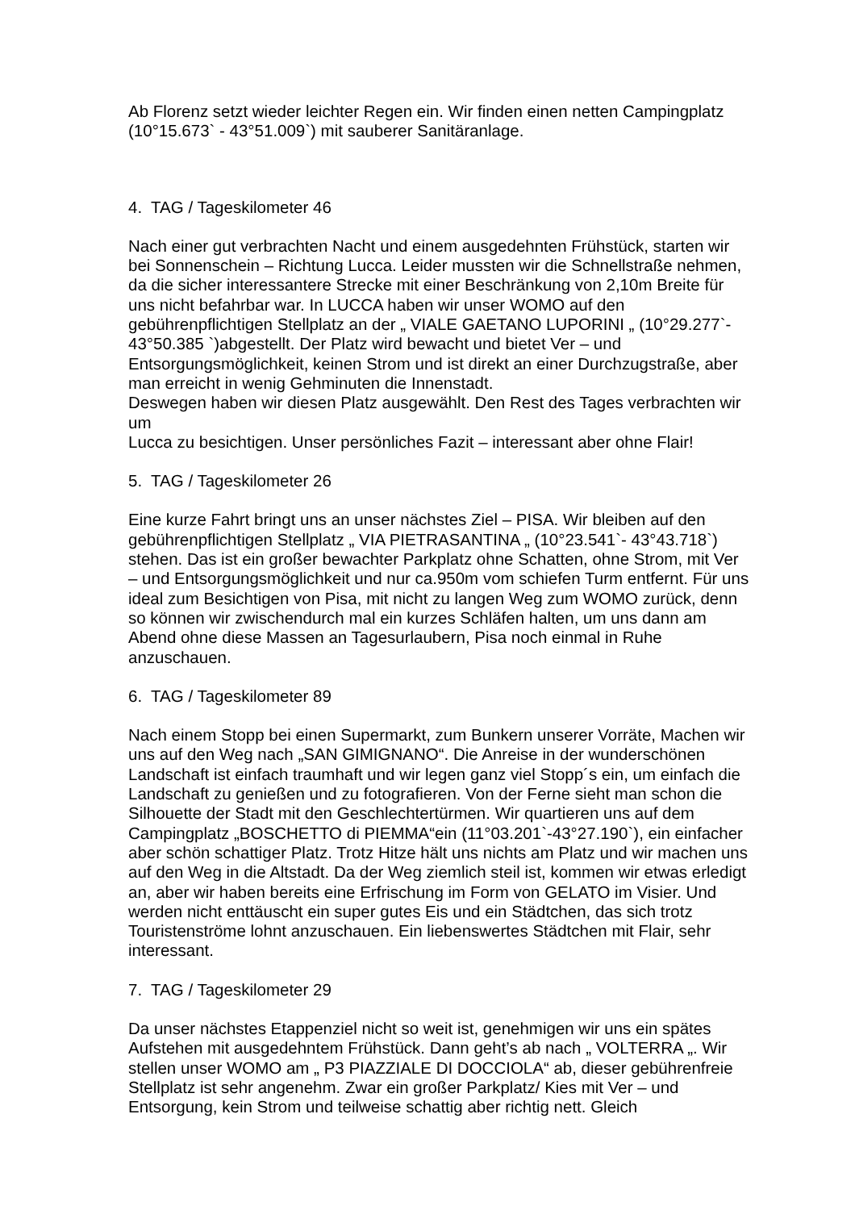Ab Florenz setzt wieder leichter Regen ein. Wir finden einen netten Campingplatz (10°15.673` - 43°51.009`) mit sauberer Sanitäranlage.
4. TAG / Tageskilometer 46
Nach einer gut verbrachten Nacht und einem ausgedehnten Frühstück, starten wir bei Sonnenschein – Richtung Lucca. Leider mussten wir die Schnellstraße nehmen, da die sicher interessantere Strecke mit einer Beschränkung von 2,10m Breite für uns nicht befahrbar war. In LUCCA haben wir unser WOMO auf den gebührenpflichtigen Stellplatz an der „ VIALE GAETANO LUPORINI „ (10°29.277`- 43°50.385 `)abgestellt. Der Platz wird bewacht und bietet Ver – und Entsorgungsmöglichkeit, keinen Strom und ist direkt an einer Durchzugstraße, aber man erreicht in wenig Gehminuten die Innenstadt.
Deswegen haben wir diesen Platz ausgewählt. Den Rest des Tages verbrachten wir um
Lucca zu besichtigen. Unser persönliches Fazit – interessant aber ohne Flair!
5. TAG / Tageskilometer 26
Eine kurze Fahrt bringt uns an unser nächstes Ziel – PISA. Wir bleiben auf den gebührenpflichtigen Stellplatz „ VIA PIETRASANTINA „ (10°23.541`- 43°43.718`) stehen. Das ist ein großer bewachter Parkplatz ohne Schatten, ohne Strom, mit Ver – und Entsorgungsmöglichkeit und nur ca.950m vom schiefen Turm entfernt. Für uns ideal zum Besichtigen von Pisa, mit nicht zu langen Weg zum WOMO zurück, denn so können wir zwischendurch mal ein kurzes Schläfen halten, um uns dann am Abend ohne diese Massen an Tagesurlaubern, Pisa noch einmal in Ruhe anzuschauen.
6. TAG / Tageskilometer 89
Nach einem Stopp bei einen Supermarkt, zum Bunkern unserer Vorräte, Machen wir uns auf den Weg nach „SAN GIMIGNANO“. Die Anreise in der wunderschönen Landschaft ist einfach traumhaft und wir legen ganz viel Stopp´s ein, um einfach die Landschaft zu genießen und zu fotografieren. Von der Ferne sieht man schon die Silhouette der Stadt mit den Geschlechtertürmen. Wir quartieren uns auf dem Campingplatz „BOSCHETTO di PIEMMA“ein (11°03.201`-43°27.190`), ein einfacher aber schön schattiger Platz. Trotz Hitze hält uns nichts am Platz und wir machen uns auf den Weg in die Altstadt. Da der Weg ziemlich steil ist, kommen wir etwas erledigt an, aber wir haben bereits eine Erfrischung im Form von GELATO im Visier. Und werden nicht enttäuscht ein super gutes Eis und ein Städtchen, das sich trotz Touristenströme lohnt anzuschauen. Ein liebenswertes Städtchen mit Flair, sehr interessant.
7. TAG / Tageskilometer 29
Da unser nächstes Etappenziel nicht so weit ist, genehmigen wir uns ein spätes Aufstehen mit ausgedehntem Frühstück. Dann geht’s ab nach „ VOLTERRA „. Wir stellen unser WOMO am „ P3 PIAZZIALE DI DOCCIOLA“ ab, dieser gebührenfreie Stellplatz ist sehr angenehm. Zwar ein großer Parkplatz/ Kies mit Ver – und Entsorgung, kein Strom und teilweise schattig aber richtig nett. Gleich